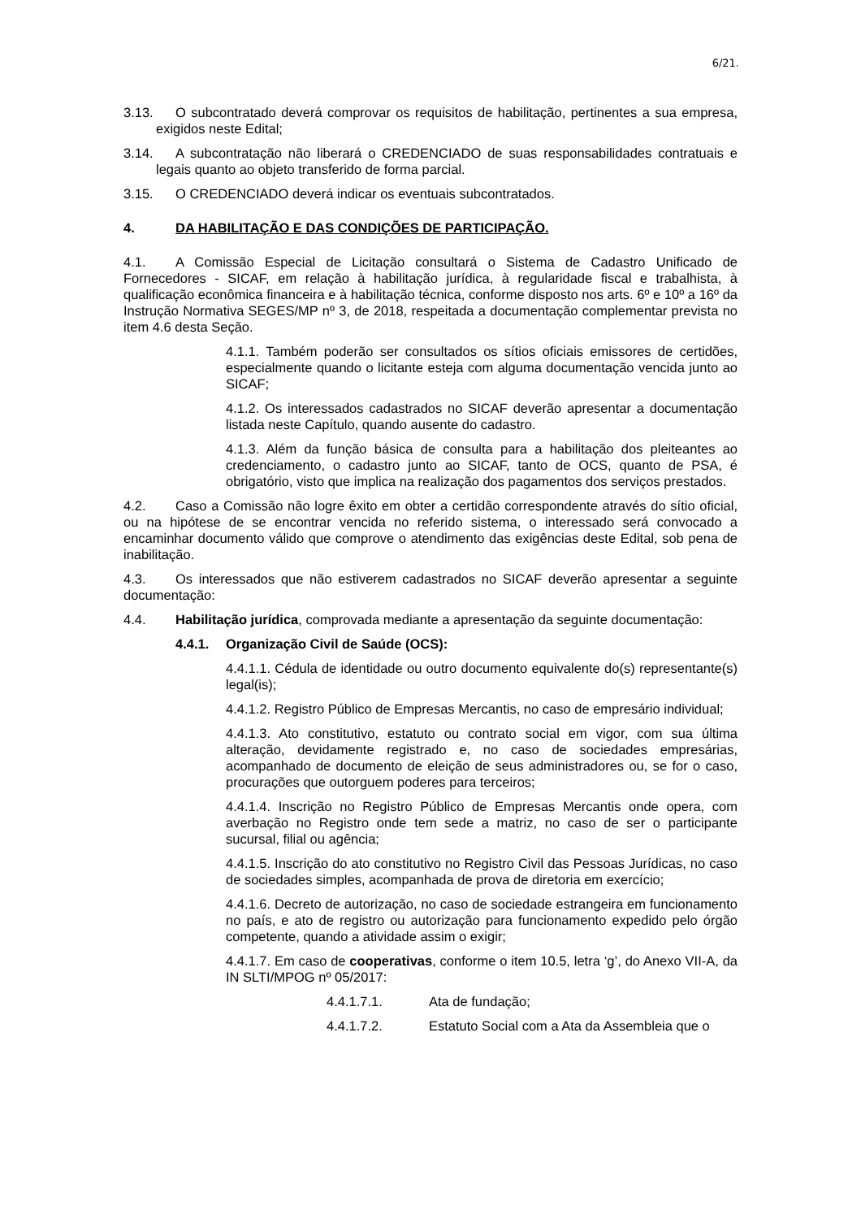6/21.
3.13. O subcontratado deverá comprovar os requisitos de habilitação, pertinentes a sua empresa, exigidos neste Edital;
3.14. A subcontratação não liberará o CREDENCIADO de suas responsabilidades contratuais e legais quanto ao objeto transferido de forma parcial.
3.15. O CREDENCIADO deverá indicar os eventuais subcontratados.
4. DA HABILITAÇÃO E DAS CONDIÇÕES DE PARTICIPAÇÃO.
4.1. A Comissão Especial de Licitação consultará o Sistema de Cadastro Unificado de Fornecedores - SICAF, em relação à habilitação jurídica, à regularidade fiscal e trabalhista, à qualificação econômica financeira e à habilitação técnica, conforme disposto nos arts. 6º e 10º a 16º da Instrução Normativa SEGES/MP nº 3, de 2018, respeitada a documentação complementar prevista no item 4.6 desta Seção.
4.1.1. Também poderão ser consultados os sítios oficiais emissores de certidões, especialmente quando o licitante esteja com alguma documentação vencida junto ao SICAF;
4.1.2. Os interessados cadastrados no SICAF deverão apresentar a documentação listada neste Capítulo, quando ausente do cadastro.
4.1.3. Além da função básica de consulta para a habilitação dos pleiteantes ao credenciamento, o cadastro junto ao SICAF, tanto de OCS, quanto de PSA, é obrigatório, visto que implica na realização dos pagamentos dos serviços prestados.
4.2. Caso a Comissão não logre êxito em obter a certidão correspondente através do sítio oficial, ou na hipótese de se encontrar vencida no referido sistema, o interessado será convocado a encaminhar documento válido que comprove o atendimento das exigências deste Edital, sob pena de inabilitação.
4.3. Os interessados que não estiverem cadastrados no SICAF deverão apresentar a seguinte documentação:
4.4. Habilitação jurídica, comprovada mediante a apresentação da seguinte documentação:
4.4.1. Organização Civil de Saúde (OCS):
4.4.1.1. Cédula de identidade ou outro documento equivalente do(s) representante(s) legal(is);
4.4.1.2. Registro Público de Empresas Mercantis, no caso de empresário individual;
4.4.1.3. Ato constitutivo, estatuto ou contrato social em vigor, com sua última alteração, devidamente registrado e, no caso de sociedades empresárias, acompanhado de documento de eleição de seus administradores ou, se for o caso, procurações que outorguem poderes para terceiros;
4.4.1.4. Inscrição no Registro Público de Empresas Mercantis onde opera, com averbação no Registro onde tem sede a matriz, no caso de ser o participante sucursal, filial ou agência;
4.4.1.5. Inscrição do ato constitutivo no Registro Civil das Pessoas Jurídicas, no caso de sociedades simples, acompanhada de prova de diretoria em exercício;
4.4.1.6. Decreto de autorização, no caso de sociedade estrangeira em funcionamento no país, e ato de registro ou autorização para funcionamento expedido pelo órgão competente, quando a atividade assim o exigir;
4.4.1.7. Em caso de cooperativas, conforme o item 10.5, letra ‘g’, do Anexo VII-A, da IN SLTI/MPOG nº 05/2017:
4.4.1.7.1. Ata de fundação;
4.4.1.7.2. Estatuto Social com a Ata da Assembleia que o